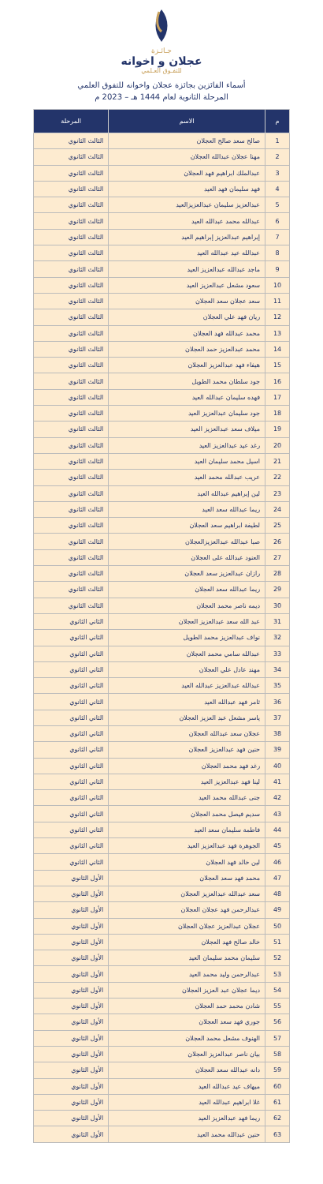جـائـزة
عجلان و اخوانه
للتفـوق العـلمي
أسماء الفائزين بجائزة عجلان واخوانه للتفوق العلمي
المرحلة الثانوية لعام 1444 هـ – 2023 م
| م | الاسم | المرحلة |
| --- | --- | --- |
| 1 | صالح سعد صالح العجلان | الثالث الثانوي |
| 2 | مهنا عجلان عبدالله العجلان | الثالث الثانوي |
| 3 | عبدالملك ابراهيم فهد العجلان | الثالث الثانوي |
| 4 | فهد سليمان فهد العيد | الثالث الثانوي |
| 5 | عبدالعزيز سليمان عبدالعزيزالعيد | الثالث الثانوي |
| 6 | عبدالله محمد عبدالله العيد | الثالث الثانوي |
| 7 | إبراهيم عبدالعزيز إبراهيم العيد | الثالث الثانوي |
| 8 | عبدالله عيد عبدالله العيد | الثالث الثانوي |
| 9 | ماجد عبدالله عبدالعزيز العيد | الثالث الثانوي |
| 10 | سعود مشعل عبدالعزيز العيد | الثالث الثانوي |
| 11 | سعد عجلان سعد العجلان | الثالث الثانوي |
| 12 | ريان فهد علي العجلان | الثالث الثانوي |
| 13 | محمد عبدالله فهد العجلان | الثالث الثانوي |
| 14 | محمد عبدالعزيز حمد العجلان | الثالث الثانوي |
| 15 | هيفاء فهد عبدالعزيز العجلان | الثالث الثانوي |
| 16 | جود سلطان محمد الطويل | الثالث الثانوي |
| 17 | فهده سليمان عبدالله العيد | الثالث الثانوي |
| 18 | جود سليمان عبدالعزيز العيد | الثالث الثانوي |
| 19 | ميلاف سعد عبدالعزيز العيد | الثالث الثانوي |
| 20 | رغد عيد عبدالعزيز العيد | الثالث الثانوي |
| 21 | اسيل محمد سليمان العيد | الثالث الثانوي |
| 22 | عريب عبدالله محمد العيد | الثالث الثانوي |
| 23 | لين إبراهيم عبدالله العيد | الثالث الثانوي |
| 24 | ريما عبدالله سعد العيد | الثالث الثانوي |
| 25 | لطيفة ابراهيم سعد العجلان | الثالث الثانوي |
| 26 | صبا عبدالله عبدالعزيزالعجلان | الثالث الثانوي |
| 27 | العنود عبدالله على العجلان | الثالث الثانوي |
| 28 | رازان عبدالعزيز سعد العجلان | الثالث الثانوي |
| 29 | ريما عبدالله سعد العجلان | الثالث الثانوي |
| 30 | ديمه ناصر محمد العجلان | الثالث الثانوي |
| 31 | عبد الله سعد عبدالعزيز العجلان | الثاني الثانوي |
| 32 | نواف عبدالعزيز محمد الطويل | الثاني الثانوي |
| 33 | عبدالله سامي محمد العجلان | الثاني الثانوي |
| 34 | مهند عادل علي العجلان | الثاني الثانوي |
| 35 | عبدالله عبدالعزيز عبدالله العيد | الثاني الثانوي |
| 36 | ثامر فهد عبدالله العيد | الثاني الثانوي |
| 37 | ياسر مشعل عبد العزيز العجلان | الثاني الثانوي |
| 38 | عجلان سعد عبدالله العجلان | الثاني الثانوي |
| 39 | حنين فهد عبدالعزيز العجلان | الثاني الثانوي |
| 40 | رغد فهد محمد العجلان | الثاني الثانوي |
| 41 | لينا فهد عبدالعزيز العيد | الثاني الثانوي |
| 42 | جنى عبدالله محمد العيد | الثاني الثانوي |
| 43 | سديم فيصل محمد العجلان | الثاني الثانوي |
| 44 | فاطمة سليمان سعد العيد | الثاني الثانوي |
| 45 | الجوهرة فهد عبدالعزيز العيد | الثاني الثانوي |
| 46 | لين خالد فهد العجلان | الثاني الثانوي |
| 47 | محمد فهد سعد العجلان | الأول الثانوي |
| 48 | سعد عبدالله عبدالعزيز العجلان | الأول الثانوي |
| 49 | عبدالرحمن فهد عجلان العجلان | الأول الثانوي |
| 50 | عجلان عبدالعزيز عجلان العجلان | الأول الثانوي |
| 51 | خالد صالح فهد العجلان | الأول الثانوي |
| 52 | سليمان محمد سليمان العيد | الأول الثانوي |
| 53 | عبدالرحمن وليد محمد العيد | الأول الثانوي |
| 54 | ديما عجلان عبد العزيز العجلان | الأول الثانوي |
| 55 | شادن محمد حمد العجلان | الأول الثانوي |
| 56 | جوري فهد سعد العجلان | الأول الثانوي |
| 57 | الهنوف مشعل محمد العجلان | الأول الثانوي |
| 58 | بيان ناصر عبدالعزيز العجلان | الأول الثانوي |
| 59 | دانه عبدالله سعد العجلان | الأول الثانوي |
| 60 | ميهاف عيد عبدالله العيد | الأول الثانوي |
| 61 | غلا ابراهيم عبدالله العيد | الأول الثانوي |
| 62 | ريما فهد عبدالعزيز العيد | الأول الثانوي |
| 63 | حنين عبدالله محمد العيد | الأول الثانوي |